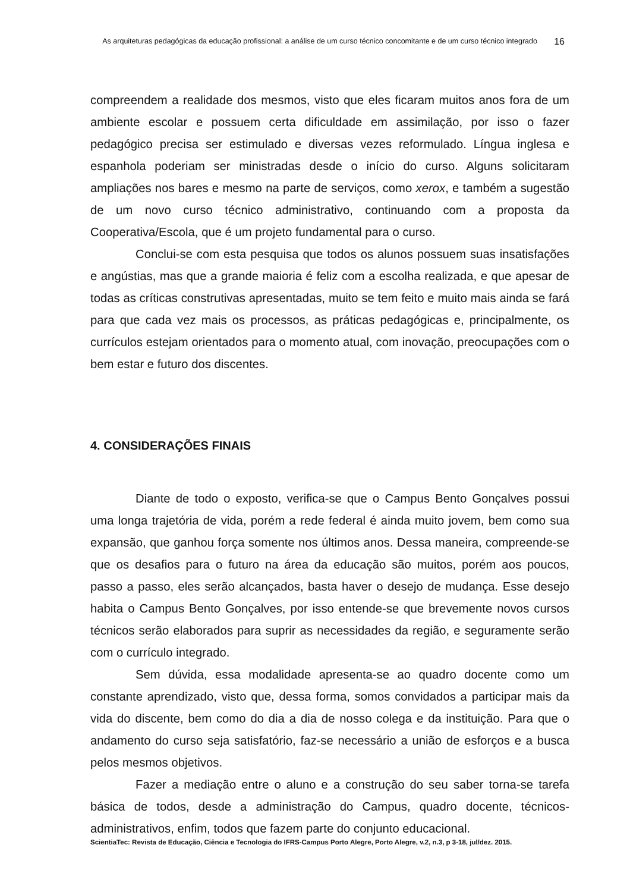As arquiteturas pedagógicas da educação profissional: a análise de um curso técnico concomitante e de um curso técnico integrado
16
compreendem a realidade dos mesmos, visto que eles ficaram muitos anos fora de um ambiente escolar e possuem certa dificuldade em assimilação, por isso o fazer pedagógico precisa ser estimulado e diversas vezes reformulado. Língua inglesa e espanhola poderiam ser ministradas desde o início do curso. Alguns solicitaram ampliações nos bares e mesmo na parte de serviços, como xerox, e também a sugestão de um novo curso técnico administrativo, continuando com a proposta da Cooperativa/Escola, que é um projeto fundamental para o curso.
Conclui-se com esta pesquisa que todos os alunos possuem suas insatisfações e angústias, mas que a grande maioria é feliz com a escolha realizada, e que apesar de todas as críticas construtivas apresentadas, muito se tem feito e muito mais ainda se fará para que cada vez mais os processos, as práticas pedagógicas e, principalmente, os currículos estejam orientados para o momento atual, com inovação, preocupações com o bem estar e futuro dos discentes.
4. CONSIDERAÇÕES FINAIS
Diante de todo o exposto, verifica-se que o Campus Bento Gonçalves possui uma longa trajetória de vida, porém a rede federal é ainda muito jovem, bem como sua expansão, que ganhou força somente nos últimos anos. Dessa maneira, compreende-se que os desafios para o futuro na área da educação são muitos, porém aos poucos, passo a passo, eles serão alcançados, basta haver o desejo de mudança. Esse desejo habita o Campus Bento Gonçalves, por isso entende-se que brevemente novos cursos técnicos serão elaborados para suprir as necessidades da região, e seguramente serão com o currículo integrado.
Sem dúvida, essa modalidade apresenta-se ao quadro docente como um constante aprendizado, visto que, dessa forma, somos convidados a participar mais da vida do discente, bem como do dia a dia de nosso colega e da instituição. Para que o andamento do curso seja satisfatório, faz-se necessário a união de esforços e a busca pelos mesmos objetivos.
Fazer a mediação entre o aluno e a construção do seu saber torna-se tarefa básica de todos, desde a administração do Campus, quadro docente, técnicos-administrativos, enfim, todos que fazem parte do conjunto educacional.
ScientiaTec: Revista de Educação, Ciência e Tecnologia do IFRS-Campus Porto Alegre, Porto Alegre, v.2, n.3, p 3-18, jul/dez. 2015.